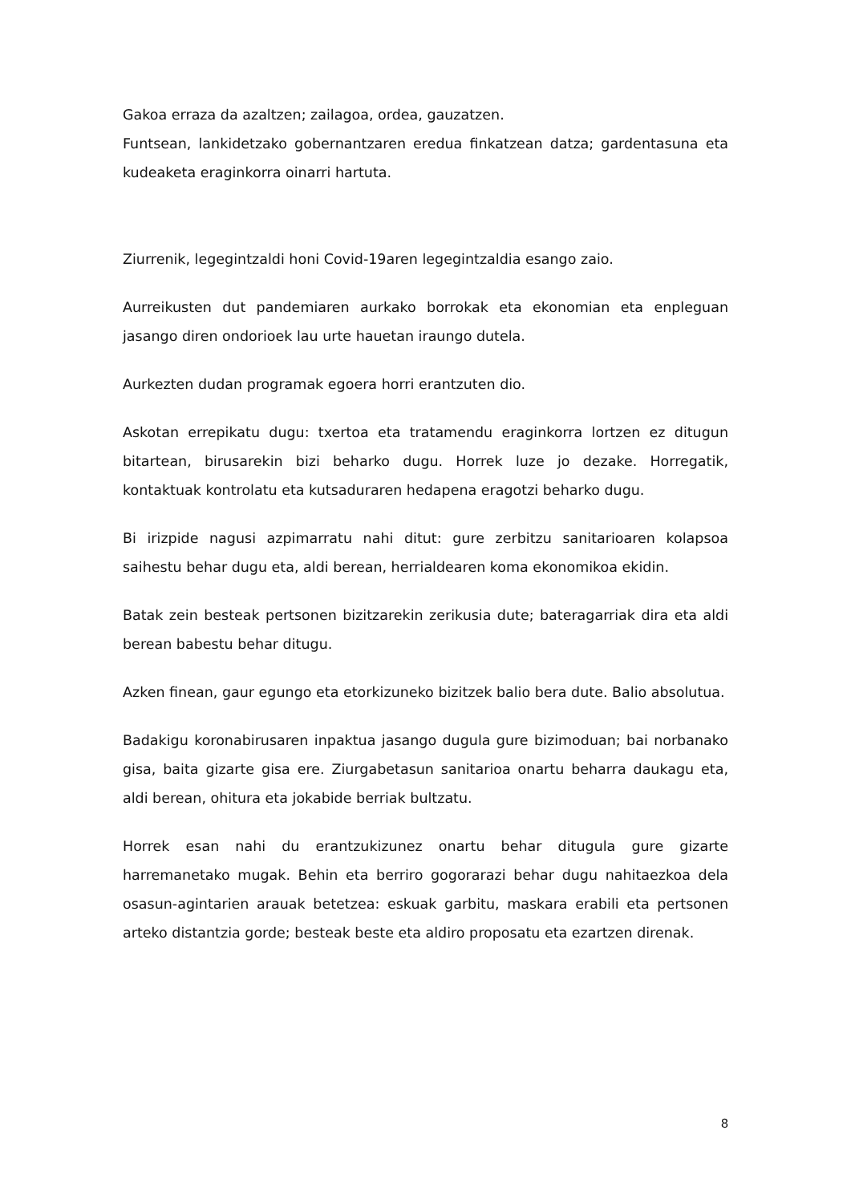Gakoa erraza da azaltzen; zailagoa, ordea, gauzatzen.
Funtsean, lankidetzako gobernantzaren eredua finkatzean datza; gardentasuna eta kudeaketa eraginkorra oinarri hartuta.
Ziurrenik, legegintzaldi honi Covid-19aren legegintzaldia esango zaio.
Aurreikusten dut pandemiaren aurkako borrokak eta ekonomian eta enpleguan jasango diren ondorioek lau urte hauetan iraungo dutela.
Aurkezten dudan programak egoera horri erantzuten dio.
Askotan errepikatu dugu: txertoa eta tratamendu eraginkorra lortzen ez ditugun bitartean, birusarekin bizi beharko dugu. Horrek luze jo dezake. Horregatik, kontaktuak kontrolatu eta kutsaduraren hedapena eragotzi beharko dugu.
Bi irizpide nagusi azpimarratu nahi ditut: gure zerbitzu sanitarioaren kolapsoa saihestu behar dugu eta, aldi berean, herrialdearen koma ekonomikoa ekidin.
Batak zein besteak pertsonen bizitzarekin zerikusia dute; bateragarriak dira eta aldi berean babestu behar ditugu.
Azken finean, gaur egungo eta etorkizuneko bizitzek balio bera dute. Balio absolutua.
Badakigu koronabirusaren inpaktua jasango dugula gure bizimoduan; bai norbanako gisa, baita gizarte gisa ere. Ziurgabetasun sanitarioa onartu beharra daukagu eta, aldi berean, ohitura eta jokabide berriak bultzatu.
Horrek esan nahi du erantzukizunez onartu behar ditugula gure gizarte harremanetako mugak. Behin eta berriro gogorarazi behar dugu nahitaezkoa dela osasun-agintarien arauak betetzea: eskuak garbitu, maskara erabili eta pertsonen arteko distantzia gorde; besteak beste eta aldiro proposatu eta ezartzen direnak.
8